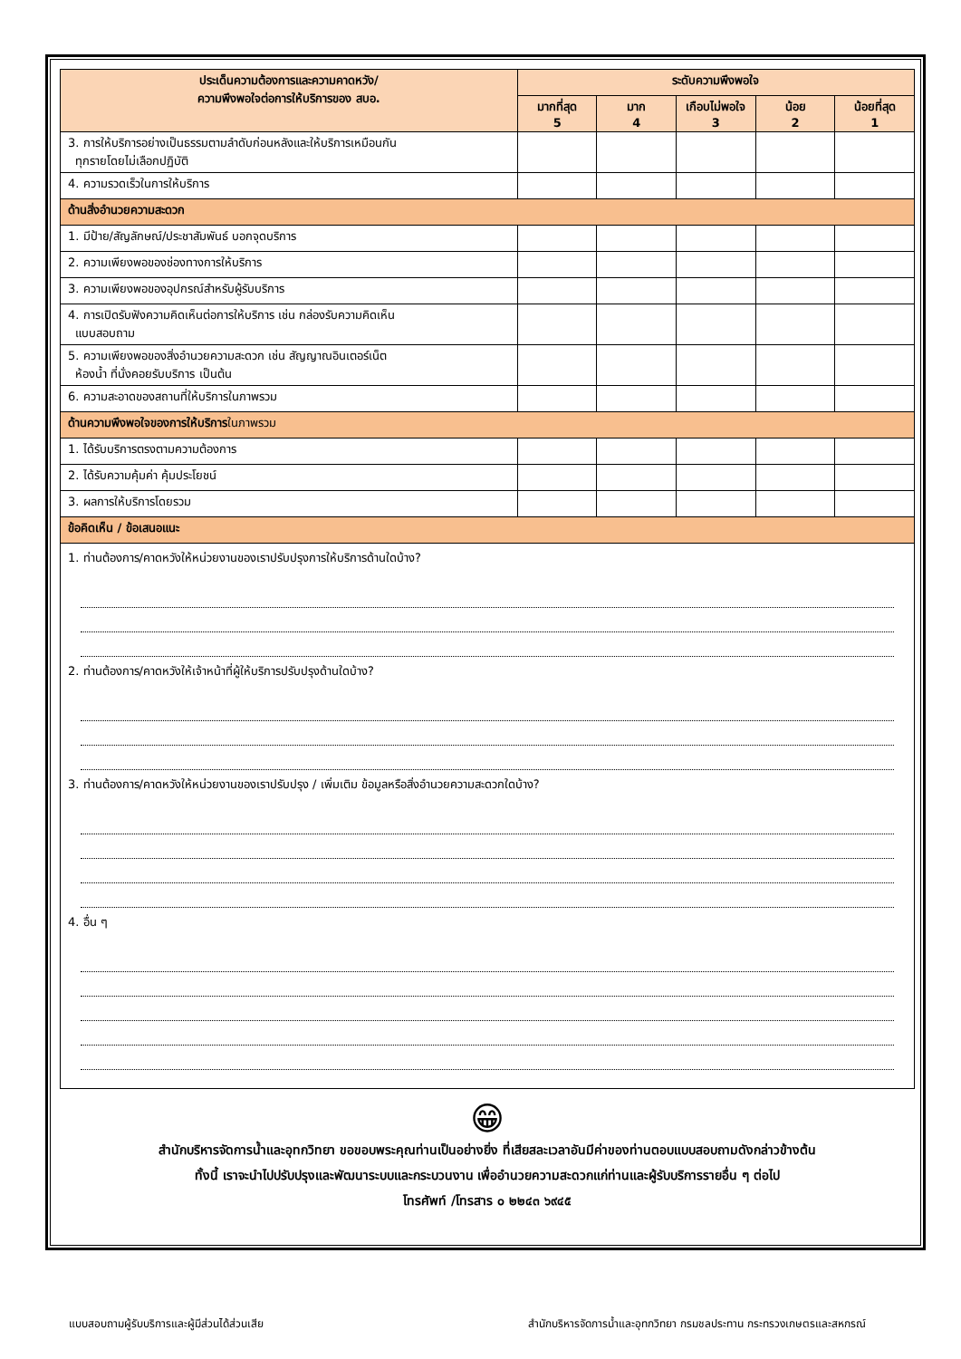| ประเด็นความต้องการและความคาดหวัง/ ความพึงพอใจต่อการให้บริการของ สบอ. | ระดับความพึงพอใจ | | | | |
| --- | --- | --- | --- | --- | --- |
| | มากที่สุด 5 | มาก 4 | เกือบไม่พอใจ 3 | น้อย 2 | น้อยที่สุด 1 |
| 3. การให้บริการอย่างเป็นธรรมตามลำดับก่อนหลังและให้บริการเหมือนกัน ทุกรายโดยไม่เลือกปฏิบัติ | | | | | |
| 4. ความรวดเร็วในการให้บริการ | | | | | |
| ด้านสิ่งอำนวยความสะดวก | | | | | |
| 1. มีป้าย/สัญลักษณ์/ประชาสัมพันธ์ บอกจุดบริการ | | | | | |
| 2. ความเพียงพอของช่องทางการให้บริการ | | | | | |
| 3. ความเพียงพอของอุปกรณ์สำหรับผู้รับบริการ | | | | | |
| 4. การเปิดรับฟังความคิดเห็นต่อการให้บริการ เช่น กล่องรับความคิดเห็น แบบสอบถาม | | | | | |
| 5. ความเพียงพอของสิ่งอำนวยความสะดวก เช่น สัญญาณอินเตอร์เน็ต ห้องน้ำ ที่นั่งคอยรับบริการ เป็นต้น | | | | | |
| 6. ความสะอาดของสถานที่ให้บริการในภาพรวม | | | | | |
| ด้านความพึงพอใจของการให้บริการ ในภาพรวม | | | | | |
| 1. ได้รับบริการตรงตามความต้องการ | | | | | |
| 2. ได้รับความคุ้มค่า คุ้มประโยชน์ | | | | | |
| 3. ผลการให้บริการโดยรวม | | | | | |
| ข้อคิดเห็น / ข้อเสนอแนะ | | | | | |
| 1. ท่านต้องการ/คาดหวังให้หน่วยงานของเราปรับปรุงการให้บริการด้านใดบ้าง? 2. ท่านต้องการ/คาดหวังให้เจ้าหน้าที่ผู้ให้บริการปรับปรุงด้านใดบ้าง? 3. ท่านต้องการ/คาดหวังให้หน่วยงานของเราปรับปรุง / เพิ่มเติม ข้อมูลหรือสิ่งอำนวยความสะดวกใดบ้าง? 4. อื่น ๆ | | | | | |
😁
สำนักบริหารจัดการน้ำและอุทกวิทยา ขอขอบพระคุณท่านเป็นอย่างยิ่ง ที่เสียสละเวลาอันมีค่าของท่านตอบแบบสอบถามดังกล่าวข้างต้น
ทั้งนี้ เราจะนำไปปรับปรุงและพัฒนาระบบและกระบวนงาน เพื่ออำนวยความสะดวกแก่ท่านและผู้รับบริการรายอื่น ๆ ต่อไป
โทรศัพท์ /โทรสาร ๐ ๒๒๔๓ ๖๙๔๕
แบบสอบถามผู้รับบริการและผู้มีส่วนได้ส่วนเสีย สำนักบริหารจัดการน้ำและอุทกวิทยา กรมชลประทาน กระทรวงเกษตรและสหกรณ์